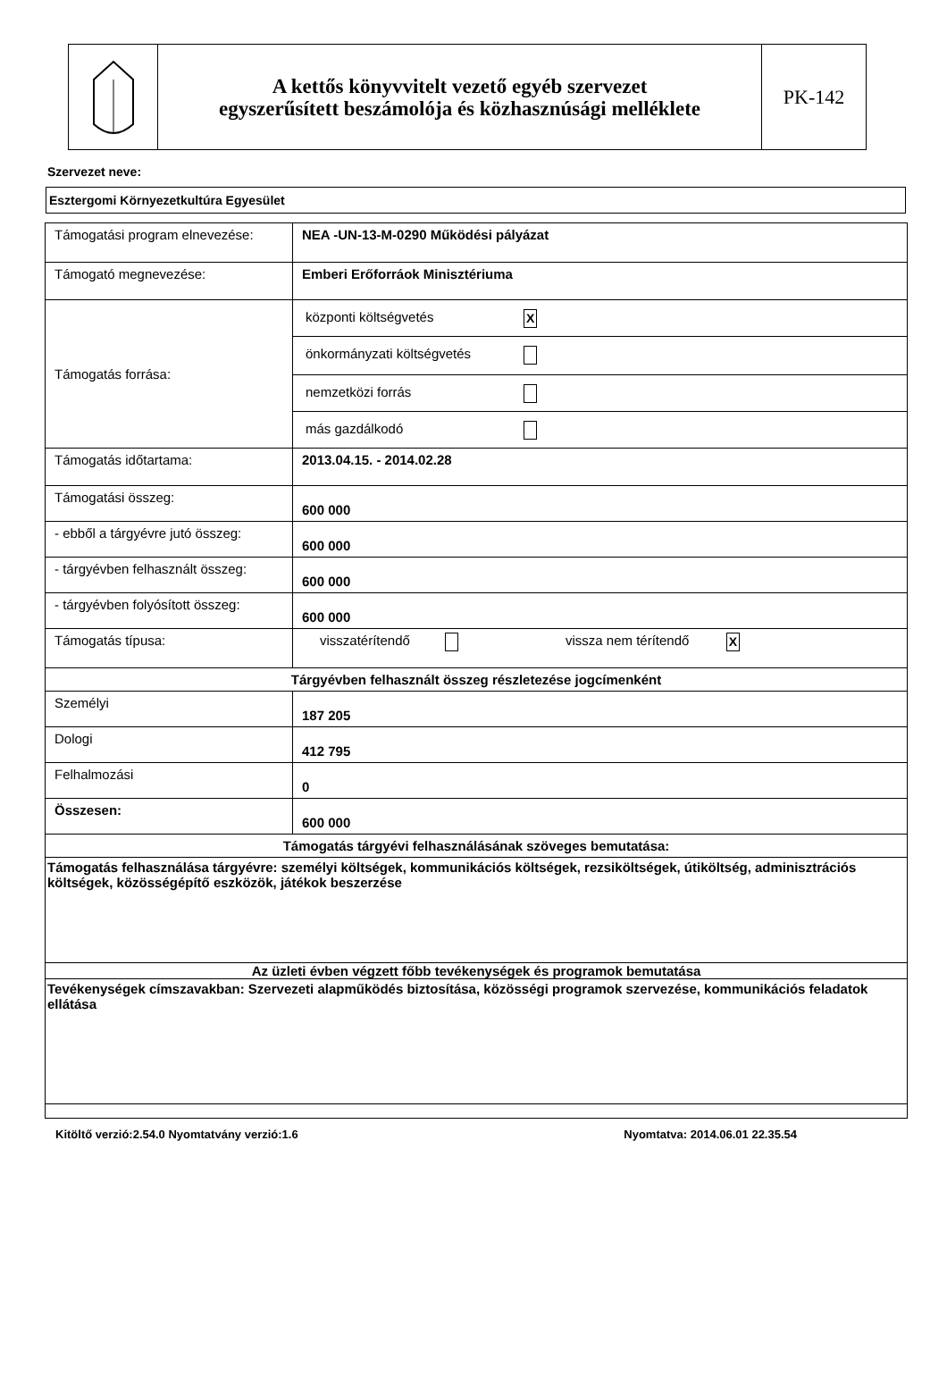A kettős könyvvitelt vezető egyéb szervezet
egyszerűsített beszámolója és közhasznúsági melléklete
PK-142
Szervezet neve:
Esztergomi Környezetkultúra Egyesület
| Támogatási program elnevezése: | NEA -UN-13-M-0290 Működési pályázat |
| Támogató megnevezése: | Emberi Erőforráok Minisztériuma |
| Támogatás forrása: | központi költségvetés X önkormányzati költségvetés nemzetközi forrás más gazdálkodó |
| Támogatás időtartama: | 2013.04.15. - 2014.02.28 |
| Támogatási összeg: | 600 000 |
| - ebből a tárgyévre jutó összeg: | 600 000 |
| - tárgyévben felhasznált összeg: | 600 000 |
| - tárgyévben folyósított összeg: | 600 000 |
| Támogatás típusa: | visszatérítendő vissza nem térítendő X |
| Tárgyévben felhasznált összeg részletezése jogcímenként | |
| Személyi | 187 205 |
| Dologi | 412 795 |
| Felhalmozási | 0 |
| Összesen: | 600 000 |
| Támogatás tárgyévi felhasználásának szöveges bemutatása: | |
| Támogatás felhasználása tárgyévre: személyi költségek, kommunikációs költségek, rezsiköltségek, útiköltség, adminisztrációs költségek, közösségépítő eszközök, játékok beszerzése | |
| Az üzleti évben végzett főbb tevékenységek és programok bemutatása | |
| Tevékenységek címszavakban: Szervezeti alapműködés biztosítása, közösségi programok szervezése, kommunikációs feladatok ellátása | |
Kitöltő verzió:2.54.0 Nyomtatvány verzió:1.6 Nyomtatva: 2014.06.01 22.35.54